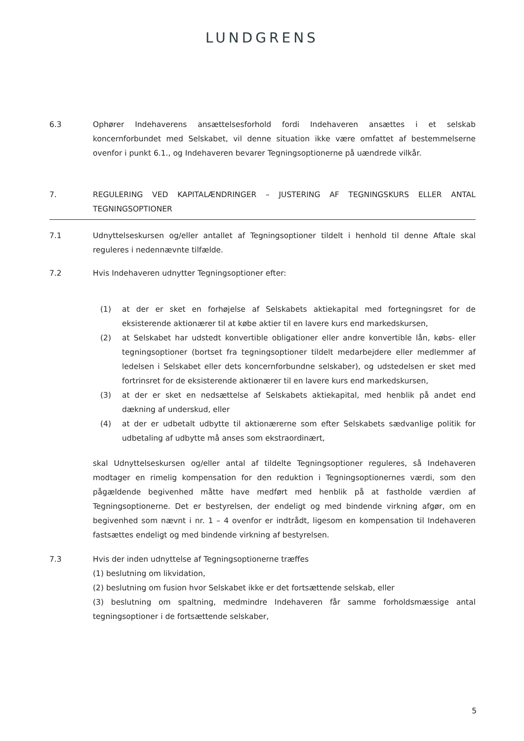LUNDGRENS
6.3 Ophører Indehaverens ansættelsesforhold fordi Indehaveren ansættes i et selskab koncernforbundet med Selskabet, vil denne situation ikke være omfattet af bestemmelserne ovenfor i punkt 6.1., og Indehaveren bevarer Tegningsoptionerne på uændrede vilkår.
7. REGULERING VED KAPITALÆNDRINGER – JUSTERING AF TEGNINGSKURS ELLER ANTAL TEGNINGSOPTIONER
7.1 Udnyttelseskursen og/eller antallet af Tegningsoptioner tildelt i henhold til denne Aftale skal reguleres i nedennævnte tilfælde.
7.2 Hvis Indehaveren udnytter Tegningsoptioner efter:
(1) at der er sket en forhøjelse af Selskabets aktiekapital med fortegningsret for de eksisterende aktionærer til at købe aktier til en lavere kurs end markedskursen,
(2) at Selskabet har udstedt konvertible obligationer eller andre konvertible lån, købs- eller tegningsoptioner (bortset fra tegningsoptioner tildelt medarbejdere eller medlemmer af ledelsen i Selskabet eller dets koncernforbundne selskaber), og udstedelsen er sket med fortrinsret for de eksisterende aktionærer til en lavere kurs end markedskursen,
(3) at der er sket en nedsættelse af Selskabets aktiekapital, med henblik på andet end dækning af underskud, eller
(4) at der er udbetalt udbytte til aktionærerne som efter Selskabets sædvanlige politik for udbetaling af udbytte må anses som ekstraordinært,
skal Udnyttelseskursen og/eller antal af tildelte Tegningsoptioner reguleres, så Indehaveren modtager en rimelig kompensation for den reduktion i Tegningsoptionernes værdi, som den pågældende begivenhed måtte have medført med henblik på at fastholde værdien af Tegningsoptionerne. Det er bestyrelsen, der endeligt og med bindende virkning afgør, om en begivenhed som nævnt i nr. 1 – 4 ovenfor er indtrådt, ligesom en kompensation til Indehaveren fastsættes endeligt og med bindende virkning af bestyrelsen.
7.3 Hvis der inden udnyttelse af Tegningsoptionerne træffes
(1) beslutning om likvidation,
(2) beslutning om fusion hvor Selskabet ikke er det fortsættende selskab, eller
(3) beslutning om spaltning, medmindre Indehaveren får samme forholdsmæssige antal tegningsoptioner i de fortsættende selskaber,
5